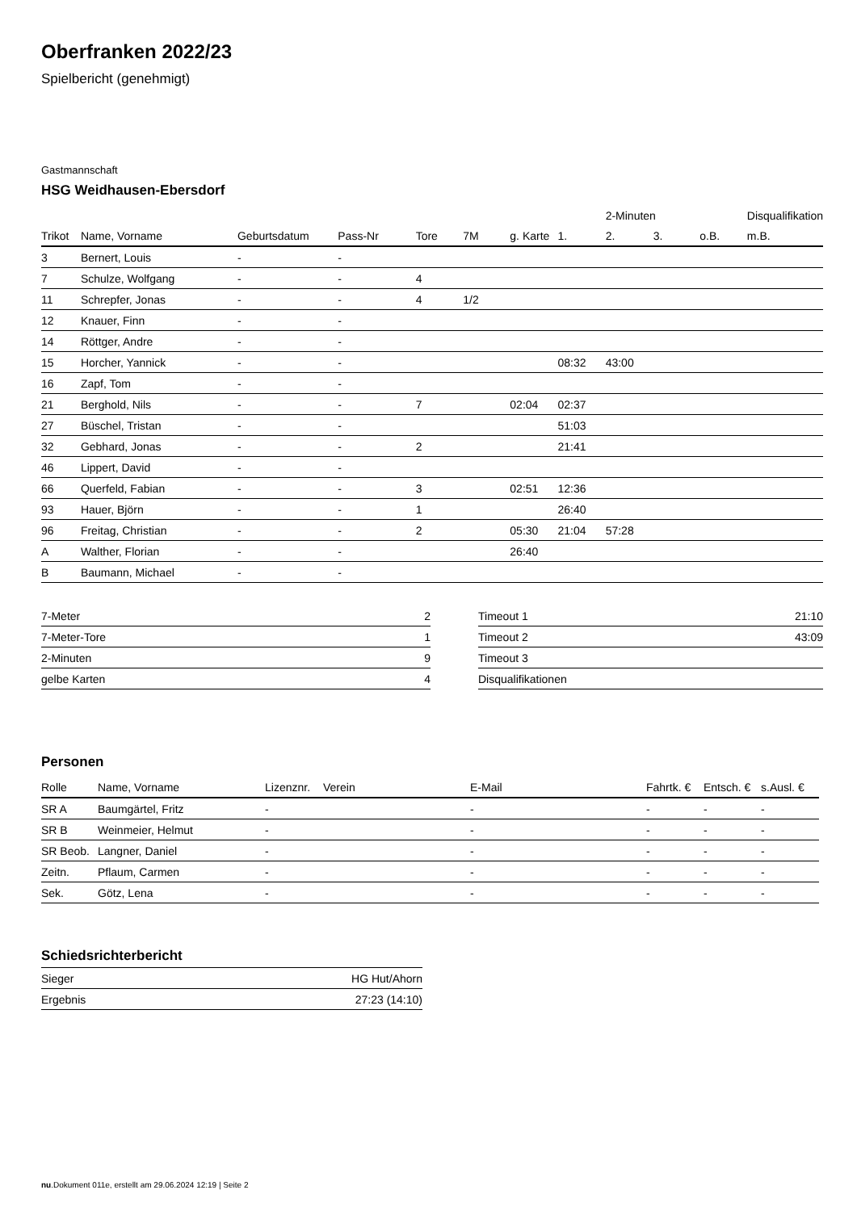Oberfranken 2022/23
Spielbericht (genehmigt)
Gastmannschaft
HSG Weidhausen-Ebersdorf
| | | | | | | | | 2-Minuten | | | Disqualifikation |
| --- | --- | --- | --- | --- | --- | --- | --- | --- | --- | --- | --- |
| Trikot | Name, Vorname | Geburtsdatum | Pass-Nr | Tore | 7M | g. Karte | 1. | 2. | 3. | o.B. | m.B. |
| 3 | Bernert, Louis | - | - | | | | | | | | |
| 7 | Schulze, Wolfgang | - | - | 4 | | | | | | | |
| 11 | Schrepfer, Jonas | - | - | 4 | 1/2 | | | | | | |
| 12 | Knauer, Finn | - | - | | | | | | | | |
| 14 | Röttger, Andre | - | - | | | | | | | | |
| 15 | Horcher, Yannick | - | - | | | | 08:32 | 43:00 | | | |
| 16 | Zapf, Tom | - | - | | | | | | | | |
| 21 | Berghold, Nils | - | - | 7 | | 02:04 | 02:37 | | | | |
| 27 | Büschel, Tristan | - | - | | | | 51:03 | | | | |
| 32 | Gebhard, Jonas | - | - | 2 | | | 21:41 | | | | |
| 46 | Lippert, David | - | - | | | | | | | | |
| 66 | Querfeld, Fabian | - | - | 3 | | 02:51 | 12:36 | | | | |
| 93 | Hauer, Björn | - | - | 1 | | | 26:40 | | | | |
| 96 | Freitag, Christian | - | - | 2 | | 05:30 | 21:04 | 57:28 | | | |
| A | Walther, Florian | - | - | | | 26:40 | | | | | |
| B | Baumann, Michael | - | - | | | | | | | | |
| 7-Meter | 2 |
| 7-Meter-Tore | 1 |
| 2-Minuten | 9 |
| gelbe Karten | 4 |
| Timeout 1 | 21:10 |
| Timeout 2 | 43:09 |
| Timeout 3 | |
| Disqualifikationen | |
Personen
| Rolle | Name, Vorname | Lizenznr. | Verein | E-Mail | Fahrtk. € | Entsch. € | s.Ausl. € |
| --- | --- | --- | --- | --- | --- | --- | --- |
| SR A | Baumgärtel, Fritz | - | | - | - | - | - |
| SR B | Weinmeier, Helmut | - | | - | - | - | - |
| SR Beob. | Langner, Daniel | - | | - | - | - | - |
| Zeitn. | Pflaum, Carmen | - | | - | - | - | - |
| Sek. | Götz, Lena | - | | - | - | - | - |
Schiedsrichterbericht
| Sieger | HG Hut/Ahorn |
| Ergebnis | 27:23 (14:10) |
nu.Dokument 011e, erstellt am 29.06.2024 12:19 | Seite 2